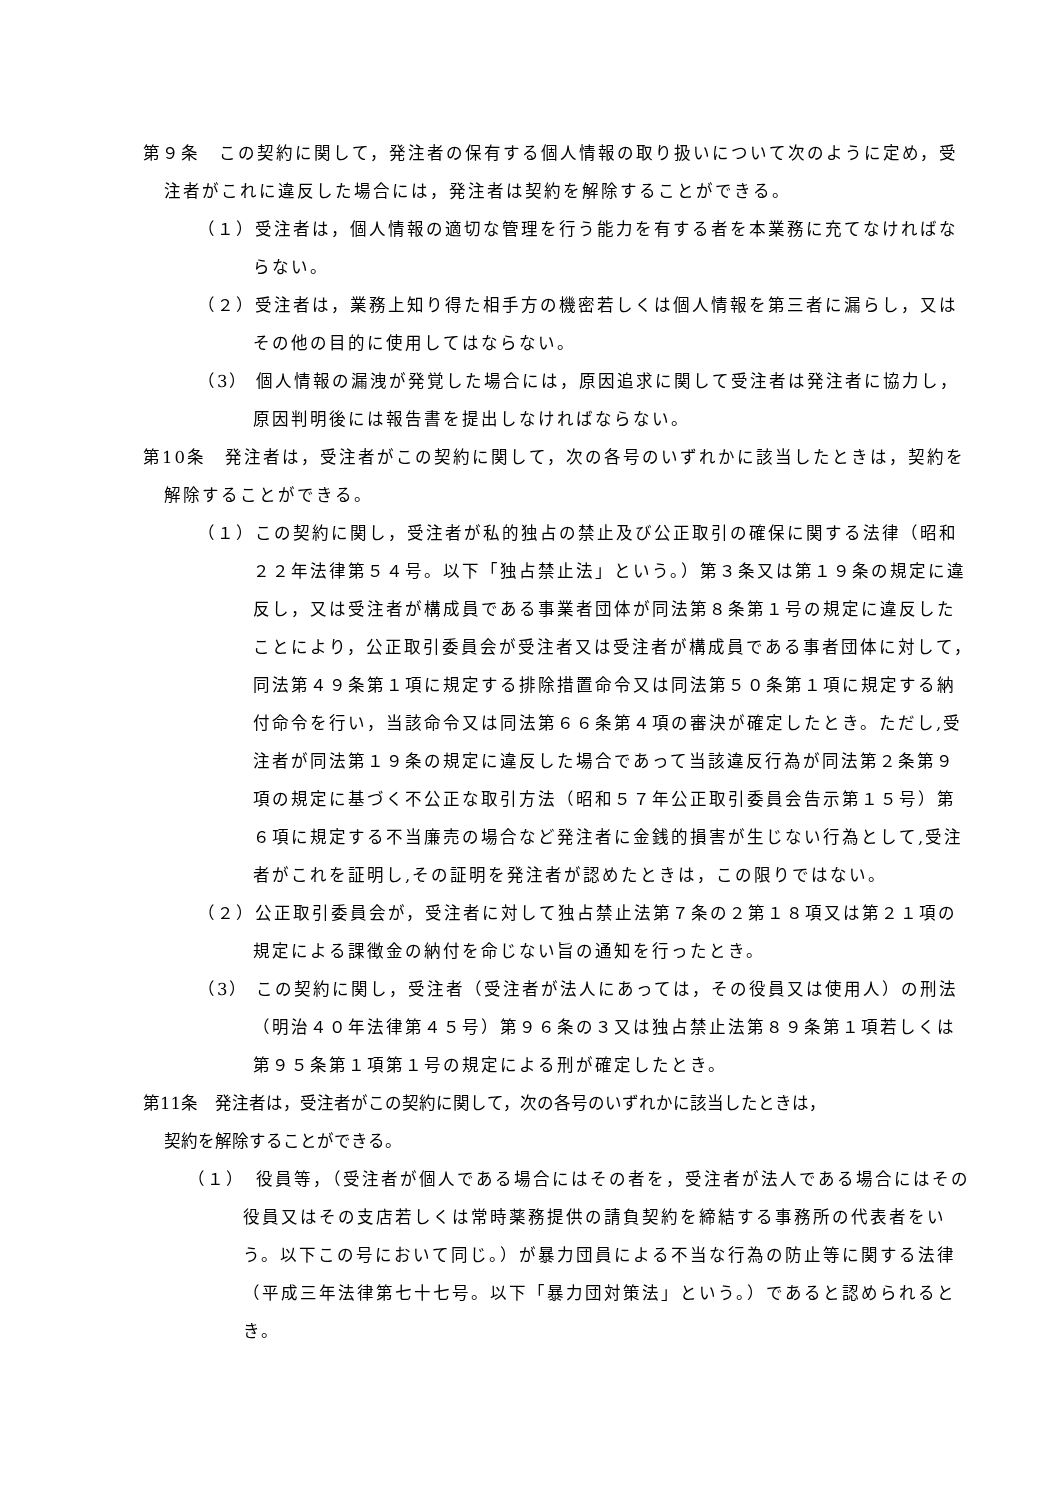第９条　この契約に関して，発注者の保有する個人情報の取り扱いについて次のように定め，受注者がこれに違反した場合には，発注者は契約を解除することができる。
（１）受注者は，個人情報の適切な管理を行う能力を有する者を本業務に充てなければならない。
（２）受注者は，業務上知り得た相手方の機密若しくは個人情報を第三者に漏らし，又はその他の目的に使用してはならない。
（3） 個人情報の漏洩が発覚した場合には，原因追求に関して受注者は発注者に協力し，原因判明後には報告書を提出しなければならない。
第10条　発注者は，受注者がこの契約に関して，次の各号のいずれかに該当したときは，契約を解除することができる。
（１）この契約に関し，受注者が私的独占の禁止及び公正取引の確保に関する法律（昭和２２年法律第５４号。以下「独占禁止法」という。）第３条又は第１９条の規定に違反し，又は受注者が構成員である事業者団体が同法第８条第１号の規定に違反したことにより，公正取引委員会が受注者又は受注者が構成員である事者団体に対して，同法第４９条第１項に規定する排除措置命令又は同法第５０条第１項に規定する納付命令を行い，当該命令又は同法第６６条第４項の審決が確定したとき。ただし,受注者が同法第１９条の規定に違反した場合であって当該違反行為が同法第２条第９項の規定に基づく不公正な取引方法（昭和５７年公正取引委員会告示第１５号）第６項に規定する不当廉売の場合など発注者に金銭的損害が生じない行為として,受注者がこれを証明し,その証明を発注者が認めたときは，この限りではない。
（２）公正取引委員会が，受注者に対して独占禁止法第７条の２第１８項又は第２１項の規定による課徴金の納付を命じない旨の通知を行ったとき。
（3） この契約に関し，受注者（受注者が法人にあっては，その役員又は使用人）の刑法（明治４０年法律第４５号）第９６条の３又は独占禁止法第８９条第１項若しくは第９５条第１項第１号の規定による刑が確定したとき。
第11条　発注者は，受注者がこの契約に関して，次の各号のいずれかに該当したときは，
契約を解除することができる。
（１）　役員等，（受注者が個人である場合にはその者を，受注者が法人である場合にはその役員又はその支店若しくは常時薬務提供の請負契約を締結する事務所の代表者をいう。以下この号において同じ。）が暴力団員による不当な行為の防止等に関する法律（平成三年法律第七十七号。以下「暴力団対策法」という。）であると認められるとき。